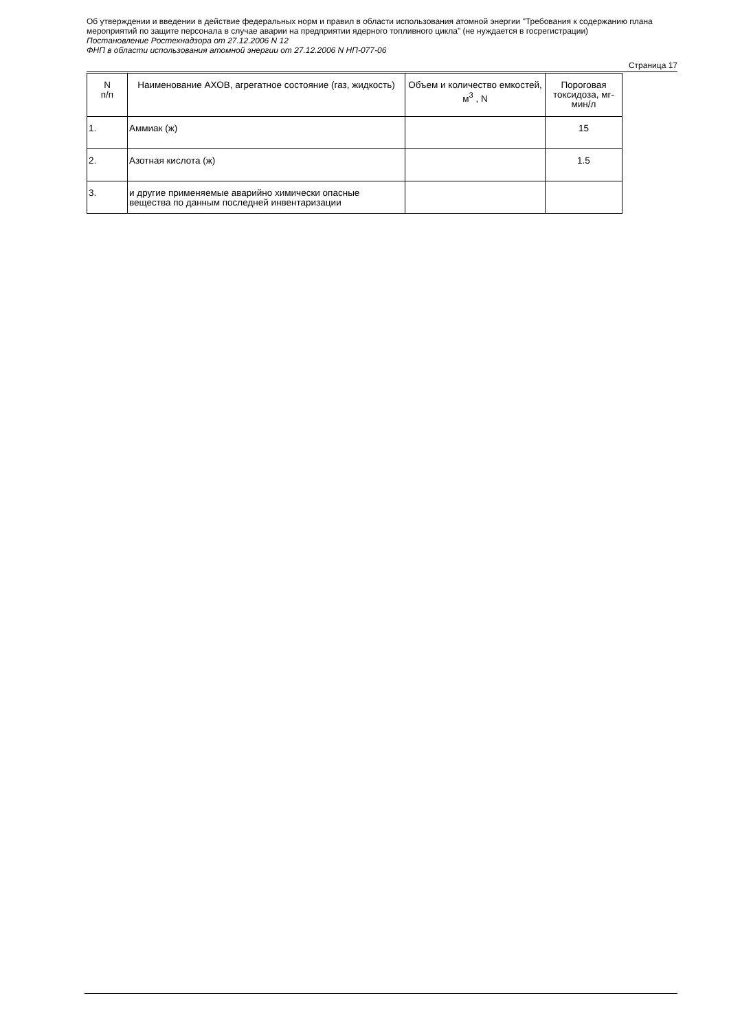Об утверждении и введении в действие федеральных норм и правил в области использования атомной энергии "Требования к содержанию плана мероприятий по защите персонала в случае аварии на предприятии ядерного топливного цикла" (не нуждается в госрегистрации)
Постановление Ростехнадзора от 27.12.2006 N 12
ФНП в области использования атомной энергии от 27.12.2006 N НП-077-06
Страница 17
| N п/п | Наименование АХОВ, агрегатное состояние (газ, жидкость) | Объем и количество емкостей, м<sup>3</sup> , N | Пороговая токсидоза, мг-мин/л |
| --- | --- | --- | --- |
| 1. | Аммиак (ж) | | 15 |
| 2. | Азотная кислота (ж) | | 1.5 |
| 3. | и другие применяемые аварийно химически опасные вещества по данным последней инвентаризации | | |